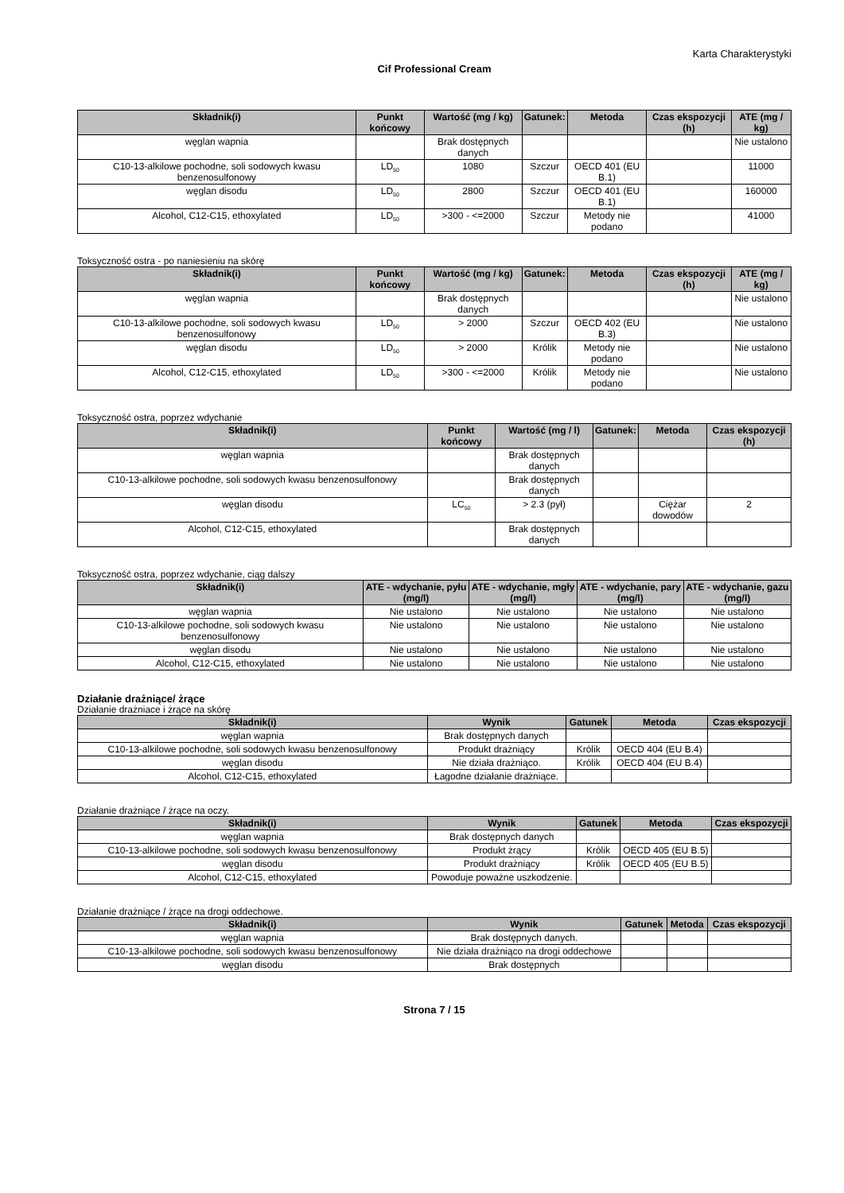Karta Charakterystyki
Cif Professional Cream
| Składnik(i) | Punkt końcowy | Wartość (mg / kg) | Gatunek: | Metoda | Czas ekspozycji (h) | ATE (mg / kg) |
| --- | --- | --- | --- | --- | --- | --- |
| węglan wapnia | | Brak dostępnych danych | | | | Nie ustalono |
| C10-13-alkilowe pochodne, soli sodowych kwasu benzenosulfonowy | LD<sub>50</sub> | 1080 | Szczur | OECD 401 (EU B.1) | | 11000 |
| węglan disodu | LD<sub>50</sub> | 2800 | Szczur | OECD 401 (EU B.1) | | 160000 |
| Alcohol, C12-C15, ethoxylated | LD<sub>50</sub> | >300 - <=2000 | Szczur | Metody nie podano | | 41000 |
Toksyczność ostra - po naniesieniu na skórę
| Składnik(i) | Punkt końcowy | Wartość (mg / kg) | Gatunek: | Metoda | Czas ekspozycji (h) | ATE (mg / kg) |
| --- | --- | --- | --- | --- | --- | --- |
| węglan wapnia | | Brak dostępnych danych | | | | Nie ustalono |
| C10-13-alkilowe pochodne, soli sodowych kwasu benzenosulfonowy | LD<sub>50</sub> | > 2000 | Szczur | OECD 402 (EU B.3) | | Nie ustalono |
| węglan disodu | LD<sub>50</sub> | > 2000 | Królik | Metody nie podano | | Nie ustalono |
| Alcohol, C12-C15, ethoxylated | LD<sub>50</sub> | >300 - <=2000 | Królik | Metody nie podano | | Nie ustalono |
Toksyczność ostra, poprzez wdychanie
| Składnik(i) | Punkt końcowy | Wartość (mg / l) | Gatunek: | Metoda | Czas ekspozycji (h) |
| --- | --- | --- | --- | --- | --- |
| węglan wapnia | | Brak dostępnych danych | | | |
| C10-13-alkilowe pochodne, soli sodowych kwasu benzenosulfonowy | | Brak dostępnych danych | | | |
| węglan disodu | LC<sub>50</sub> | > 2.3 (pył) | | Ciężar dowodów | 2 |
| Alcohol, C12-C15, ethoxylated | | Brak dostępnych danych | | | |
Toksyczność ostra, poprzez wdychanie, ciąg dalszy
| Składnik(i) | ATE - wdychanie, pyłu (mg/l) | ATE - wdychanie, mgły (mg/l) | ATE - wdychanie, pary (mg/l) | ATE - wdychanie, gazu (mg/l) |
| --- | --- | --- | --- | --- |
| węglan wapnia | Nie ustalono | Nie ustalono | Nie ustalono | Nie ustalono |
| C10-13-alkilowe pochodne, soli sodowych kwasu benzenosulfonowy | Nie ustalono | Nie ustalono | Nie ustalono | Nie ustalono |
| węglan disodu | Nie ustalono | Nie ustalono | Nie ustalono | Nie ustalono |
| Alcohol, C12-C15, ethoxylated | Nie ustalono | Nie ustalono | Nie ustalono | Nie ustalono |
Działanie drażniące/ żrące
Działanie drażniace i żrące na skórę
| Składnik(i) | Wynik | Gatunek | Metoda | Czas ekspozycji |
| --- | --- | --- | --- | --- |
| węglan wapnia | Brak dostępnych danych | | | |
| C10-13-alkilowe pochodne, soli sodowych kwasu benzenosulfonowy | Produkt drażniący | Królik | OECD 404 (EU B.4) | |
| węglan disodu | Nie działa drażniąco. | Królik | OECD 404 (EU B.4) | |
| Alcohol, C12-C15, ethoxylated | Łagodne działanie drażniące. | | | |
Działanie drażniące / żrące na oczy.
| Składnik(i) | Wynik | Gatunek | Metoda | Czas ekspozycji |
| --- | --- | --- | --- | --- |
| węglan wapnia | Brak dostępnych danych | | | |
| C10-13-alkilowe pochodne, soli sodowych kwasu benzenosulfonowy | Produkt żrący | Królik | OECD 405 (EU B.5) | |
| węglan disodu | Produkt drażniący | Królik | OECD 405 (EU B.5) | |
| Alcohol, C12-C15, ethoxylated | Powoduje poważne uszkodzenie. | | | |
Działanie drażniące / żrące na drogi oddechowe.
| Składnik(i) | Wynik | Gatunek | Metoda | Czas ekspozycji |
| --- | --- | --- | --- | --- |
| węglan wapnia | Brak dostępnych danych. | | | |
| C10-13-alkilowe pochodne, soli sodowych kwasu benzenosulfonowy | Nie działa drażniąco na drogi oddechowe | | | |
| węglan disodu | Brak dostępnych | | | |
Strona 7 / 15